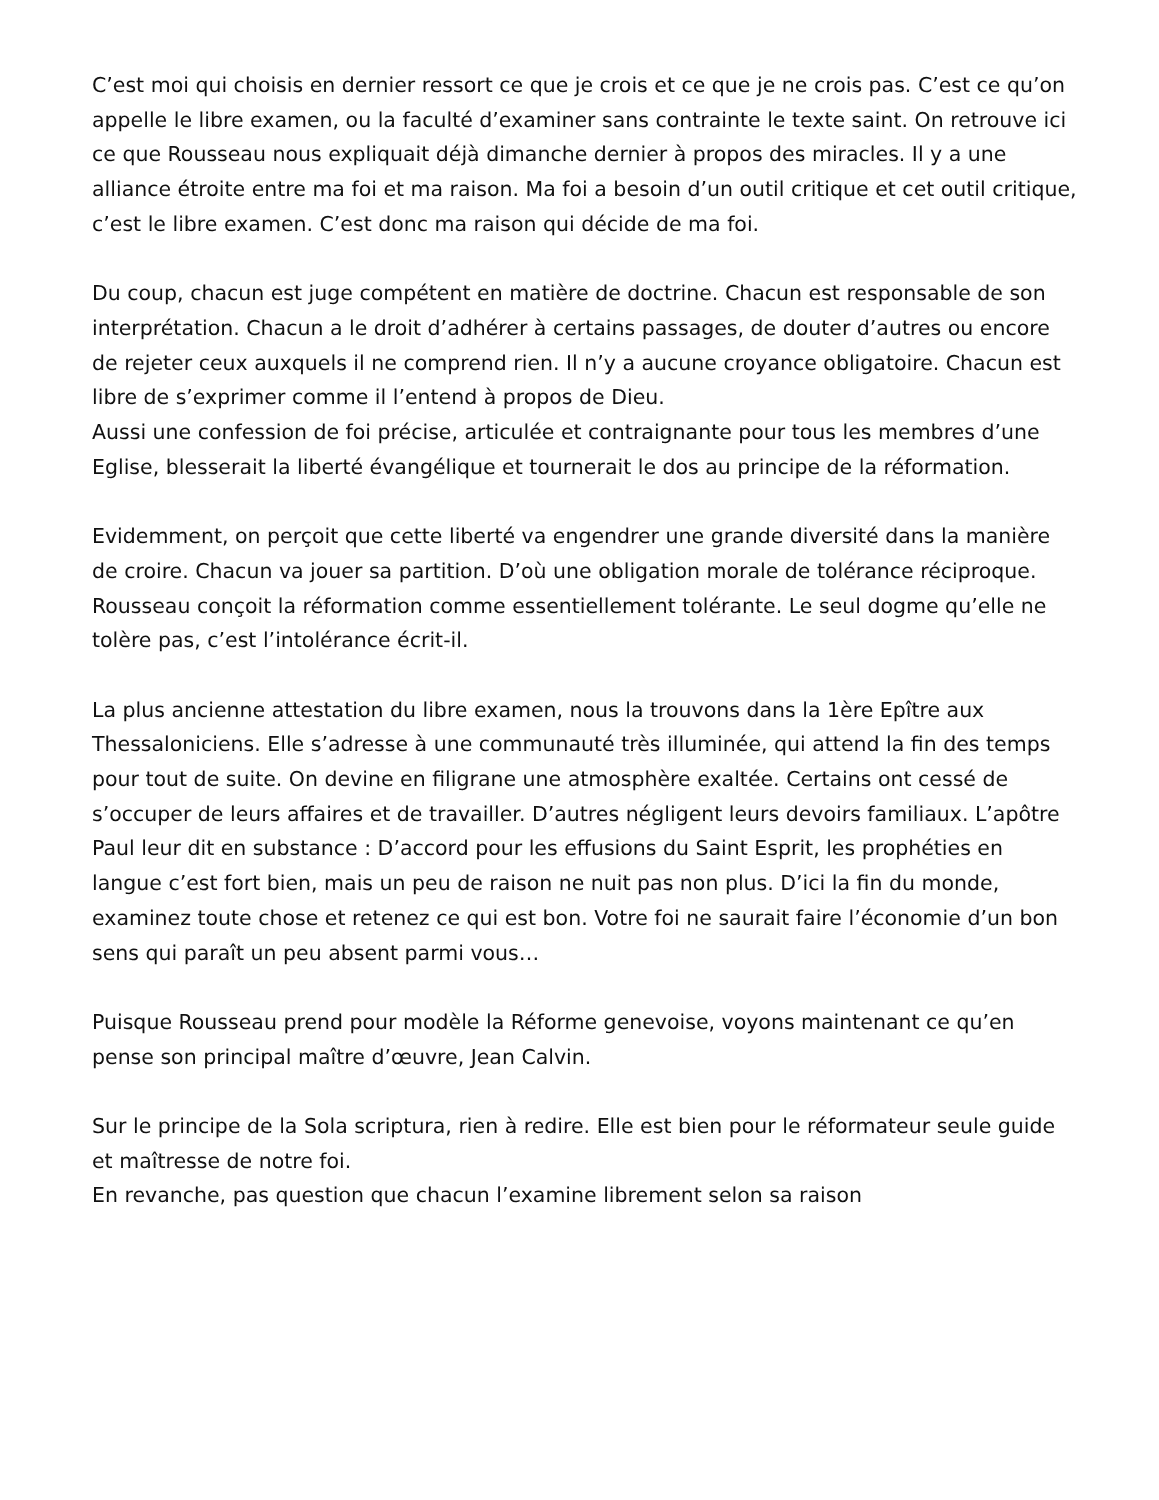C’est moi qui choisis en dernier ressort ce que je crois et ce que je ne crois pas. C’est ce qu’on appelle le libre examen, ou la faculté d’examiner sans contrainte le texte saint. On retrouve ici ce que Rousseau nous expliquait déjà dimanche dernier à propos des miracles. Il y a une alliance étroite entre ma foi et ma raison. Ma foi a besoin d’un outil critique et cet outil critique, c’est le libre examen. C’est donc ma raison qui décide de ma foi.
Du coup, chacun est juge compétent en matière de doctrine. Chacun est responsable de son interprétation. Chacun a le droit d’adhérer à certains passages, de douter d’autres ou encore de rejeter ceux auxquels il ne comprend rien. Il n’y a aucune croyance obligatoire. Chacun est libre de s’exprimer comme il l’entend à propos de Dieu.
Aussi une confession de foi précise, articulée et contraignante pour tous les membres d’une Eglise, blesserait la liberté évangélique et tournerait le dos au principe de la réformation.
Evidemment, on perçoit que cette liberté va engendrer une grande diversité dans la manière de croire. Chacun va jouer sa partition. D’où une obligation morale de tolérance réciproque. Rousseau conçoit la réformation comme essentiellement tolérante. Le seul dogme qu’elle ne tolère pas, c’est l’intolérance écrit-il.
La plus ancienne attestation du libre examen, nous la trouvons dans la 1ère Epître aux Thessaloniciens. Elle s’adresse à une communauté très illuminée, qui attend la fin des temps pour tout de suite. On devine en filigrane une atmosphère exaltée. Certains ont cessé de s’occuper de leurs affaires et de travailler. D’autres négligent leurs devoirs familiaux. L’apôtre Paul leur dit en substance : D’accord pour les effusions du Saint Esprit, les prophéties en langue c’est fort bien, mais un peu de raison ne nuit pas non plus. D’ici la fin du monde, examinez toute chose et retenez ce qui est bon. Votre foi ne saurait faire l’économie d’un bon sens qui paraît un peu absent parmi vous…
Puisque Rousseau prend pour modèle la Réforme genevoise, voyons maintenant ce qu’en pense son principal maître d’œuvre, Jean Calvin.
Sur le principe de la Sola scriptura, rien à redire. Elle est bien pour le réformateur seule guide et maîtresse de notre foi.
En revanche, pas question que chacun l’examine librement selon sa raison